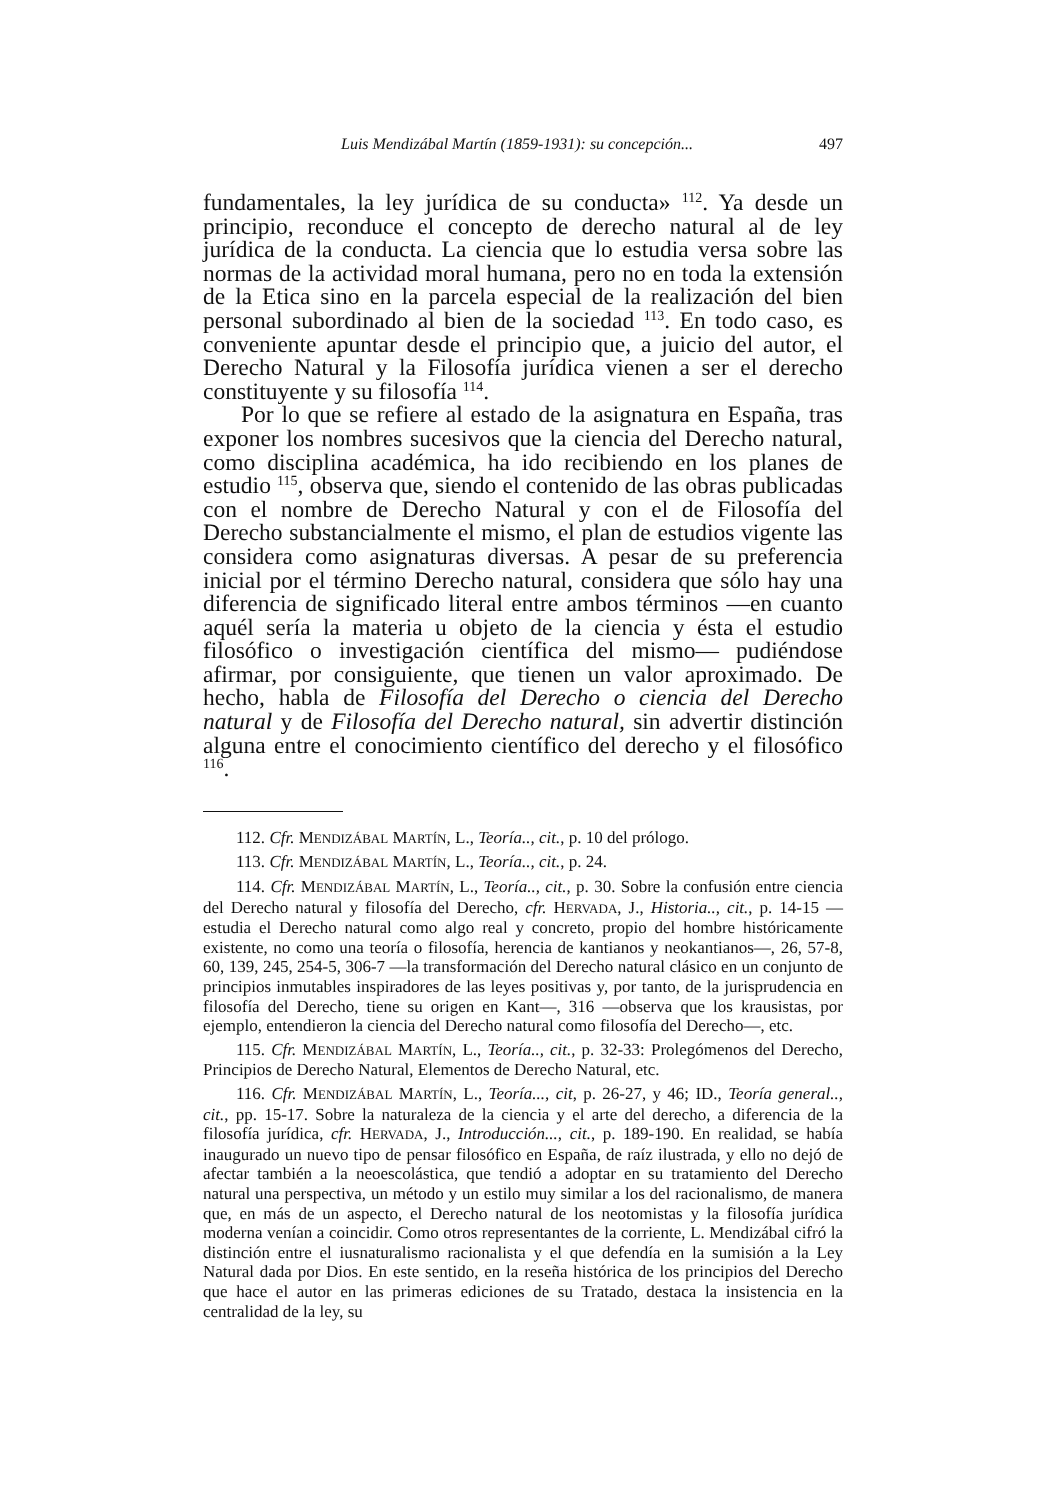Luis Mendizábal Martín (1859-1931): su concepción... 497
fundamentales, la ley jurídica de su conducta» <sup>112</sup>. Ya desde un principio, reconduce el concepto de derecho natural al de ley jurídica de la conducta. La ciencia que lo estudia versa sobre las normas de la actividad moral humana, pero no en toda la extensión de la Etica sino en la parcela especial de la realización del bien personal subordinado al bien de la sociedad <sup>113</sup>. En todo caso, es conveniente apuntar desde el principio que, a juicio del autor, el Derecho Natural y la Filosofía jurídica vienen a ser el derecho constituyente y su filosofía <sup>114</sup>.
Por lo que se refiere al estado de la asignatura en España, tras exponer los nombres sucesivos que la ciencia del Derecho natural, como disciplina académica, ha ido recibiendo en los planes de estudio <sup>115</sup>, observa que, siendo el contenido de las obras publicadas con el nombre de Derecho Natural y con el de Filosofía del Derecho substancialmente el mismo, el plan de estudios vigente las considera como asignaturas diversas. A pesar de su preferencia inicial por el término Derecho natural, considera que sólo hay una diferencia de significado literal entre ambos términos —en cuanto aquél sería la materia u objeto de la ciencia y ésta el estudio filosófico o investigación científica del mismo— pudiéndose afirmar, por consiguiente, que tienen un valor aproximado. De hecho, habla de Filosofía del Derecho o ciencia del Derecho natural y de Filosofía del Derecho natural, sin advertir distinción alguna entre el conocimiento científico del derecho y el filosófico <sup>116</sup>.
112. Cfr. MENDIZÁBAL MARTÍN, L., Teoría.., cit., p. 10 del prólogo.
113. Cfr. MENDIZÁBAL MARTÍN, L., Teoría.., cit., p. 24.
114. Cfr. MENDIZÁBAL MARTÍN, L., Teoría.., cit., p. 30. Sobre la confusión entre ciencia del Derecho natural y filosofía del Derecho, cfr. HERVADA, J., Historia.., cit., p. 14-15 —estudia el Derecho natural como algo real y concreto, propio del hombre históricamente existente, no como una teoría o filosofía, herencia de kantianos y neokantianos—, 26, 57-8, 60, 139, 245, 254-5, 306-7 —la transformación del Derecho natural clásico en un conjunto de principios inmutables inspiradores de las leyes positivas y, por tanto, de la jurisprudencia en filosofía del Derecho, tiene su origen en Kant—, 316 —observa que los krausistas, por ejemplo, entendieron la ciencia del Derecho natural como filosofía del Derecho—, etc.
115. Cfr. MENDIZÁBAL MARTÍN, L., Teoría.., cit., p. 32-33: Prolegómenos del Derecho, Principios de Derecho Natural, Elementos de Derecho Natural, etc.
116. Cfr. MENDIZÁBAL MARTÍN, L., Teoría..., cit, p. 26-27, y 46; ID., Teoría general.., cit., pp. 15-17. Sobre la naturaleza de la ciencia y el arte del derecho, a diferencia de la filosofía jurídica, cfr. HERVADA, J., Introducción..., cit., p. 189-190. En realidad, se había inaugurado un nuevo tipo de pensar filosófico en España, de raíz ilustrada, y ello no dejó de afectar también a la neoescolástica, que tendió a adoptar en su tratamiento del Derecho natural una perspectiva, un método y un estilo muy similar a los del racionalismo, de manera que, en más de un aspecto, el Derecho natural de los neotomistas y la filosofía jurídica moderna venían a coincidir. Como otros representantes de la corriente, L. Mendizábal cifró la distinción entre el iusnaturalismo racionalista y el que defendía en la sumisión a la Ley Natural dada por Dios. En este sentido, en la reseña histórica de los principios del Derecho que hace el autor en las primeras ediciones de su Tratado, destaca la insistencia en la centralidad de la ley, su